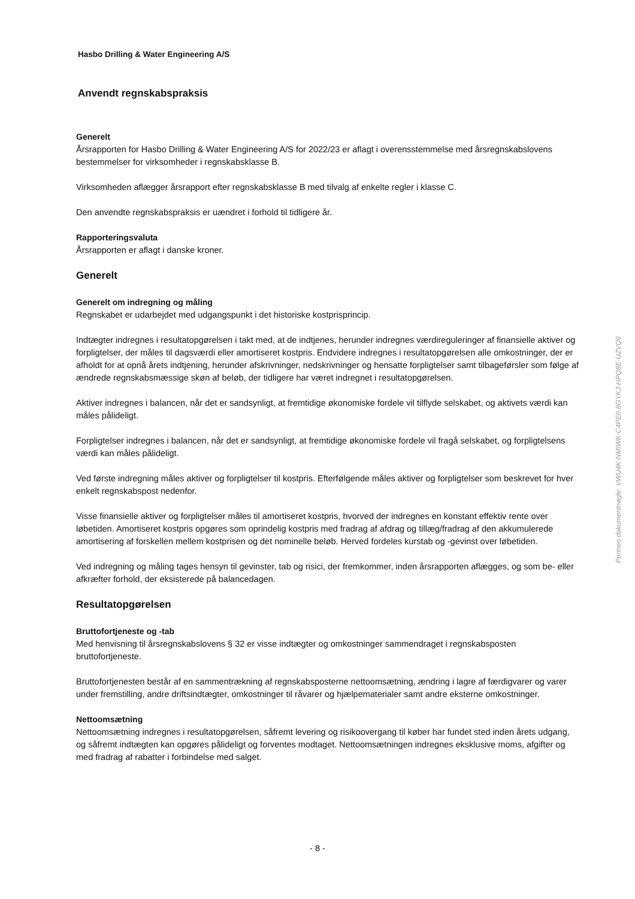Hasbo Drilling & Water Engineering A/S
Anvendt regnskabspraksis
Generelt
Årsrapporten for Hasbo Drilling & Water Engineering A/S for 2022/23 er aflagt i overensstemmelse med årsregnskabslovens bestemmelser for virksomheder i regnskabsklasse B.
Virksomheden aflægger årsrapport efter regnskabsklasse B med tilvalg af enkelte regler i klasse C.
Den anvendte regnskabspraksis er uændret i forhold til tidligere år.
Rapporteringsvaluta
Årsrapporten er aflagt i danske kroner.
Generelt
Generelt om indregning og måling
Regnskabet er udarbejdet med udgangspunkt i det historiske kostprisprincip.
Indtægter indregnes i resultatopgørelsen i takt med, at de indtjenes, herunder indregnes værdireguleringer af finansielle aktiver og forpligtelser, der måles til dagsværdi eller amortiseret kostpris. Endvidere indregnes i resultatopgørelsen alle omkostninger, der er afholdt for at opnå årets indtjening, herunder afskrivninger, nedskrivninger og hensatte forpligtelser samt tilbageførsler som følge af ændrede regnskabsmæssige skøn af beløb, der tidligere har været indregnet i resultatopgørelsen.
Aktiver indregnes i balancen, når det er sandsynligt, at fremtidige økonomiske fordele vil tilflyde selskabet, og aktivets værdi kan måles pålideligt.
Forpligtelser indregnes i balancen, når det er sandsynligt, at fremtidige økonomiske fordele vil fragå selskabet, og forpligtelsens værdi kan måles pålideligt.
Ved første indregning måles aktiver og forpligtelser til kostpris. Efterfølgende måles aktiver og forpligtelser som beskrevet for hver enkelt regnskabspost nedenfor.
Visse finansielle aktiver og forpligtelser måles til amortiseret kostpris, hvorved der indregnes en konstant effektiv rente over løbetiden. Amortiseret kostpris opgøres som oprindelig kostpris med fradrag af afdrag og tillæg/fradrag af den akkumulerede amortisering af forskellen mellem kostprisen og det nominelle beløb. Herved fordeles kurstab og -gevinst over løbetiden.
Ved indregning og måling tages hensyn til gevinster, tab og risici, der fremkommer, inden årsrapporten aflægges, og som be- eller afkræfter forhold, der eksisterede på balancedagen.
Resultatopgørelsen
Bruttofortjeneste og -tab
Med henvisning til årsregnskabslovens § 32 er visse indtægter og omkostninger sammendraget i regnskabsposten bruttofortjeneste.
Bruttofortjenesten består af en sammentrækning af regnskabsposterne nettoomsætning, ændring i lagre af færdigvarer og varer under fremstilling, andre driftsindtægter, omkostninger til råvarer og hjælpematerialer samt andre eksterne omkostninger.
Nettoomsætning
Nettoomsætning indregnes i resultatopgørelsen, såfremt levering og risikoovergang til køber har fundet sted inden årets udgang, og såfremt indtægten kan opgøres pålideligt og forventes modtaget. Nettoomsætningen indregnes eksklusive moms, afgifter og med fradrag af rabatter i forbindelse med salget.
- 8 -
Penneo dokumentnøgle: VWU4K-NMIWK-C4PE0-8GYKJ-HPQ8E-UZVQ6